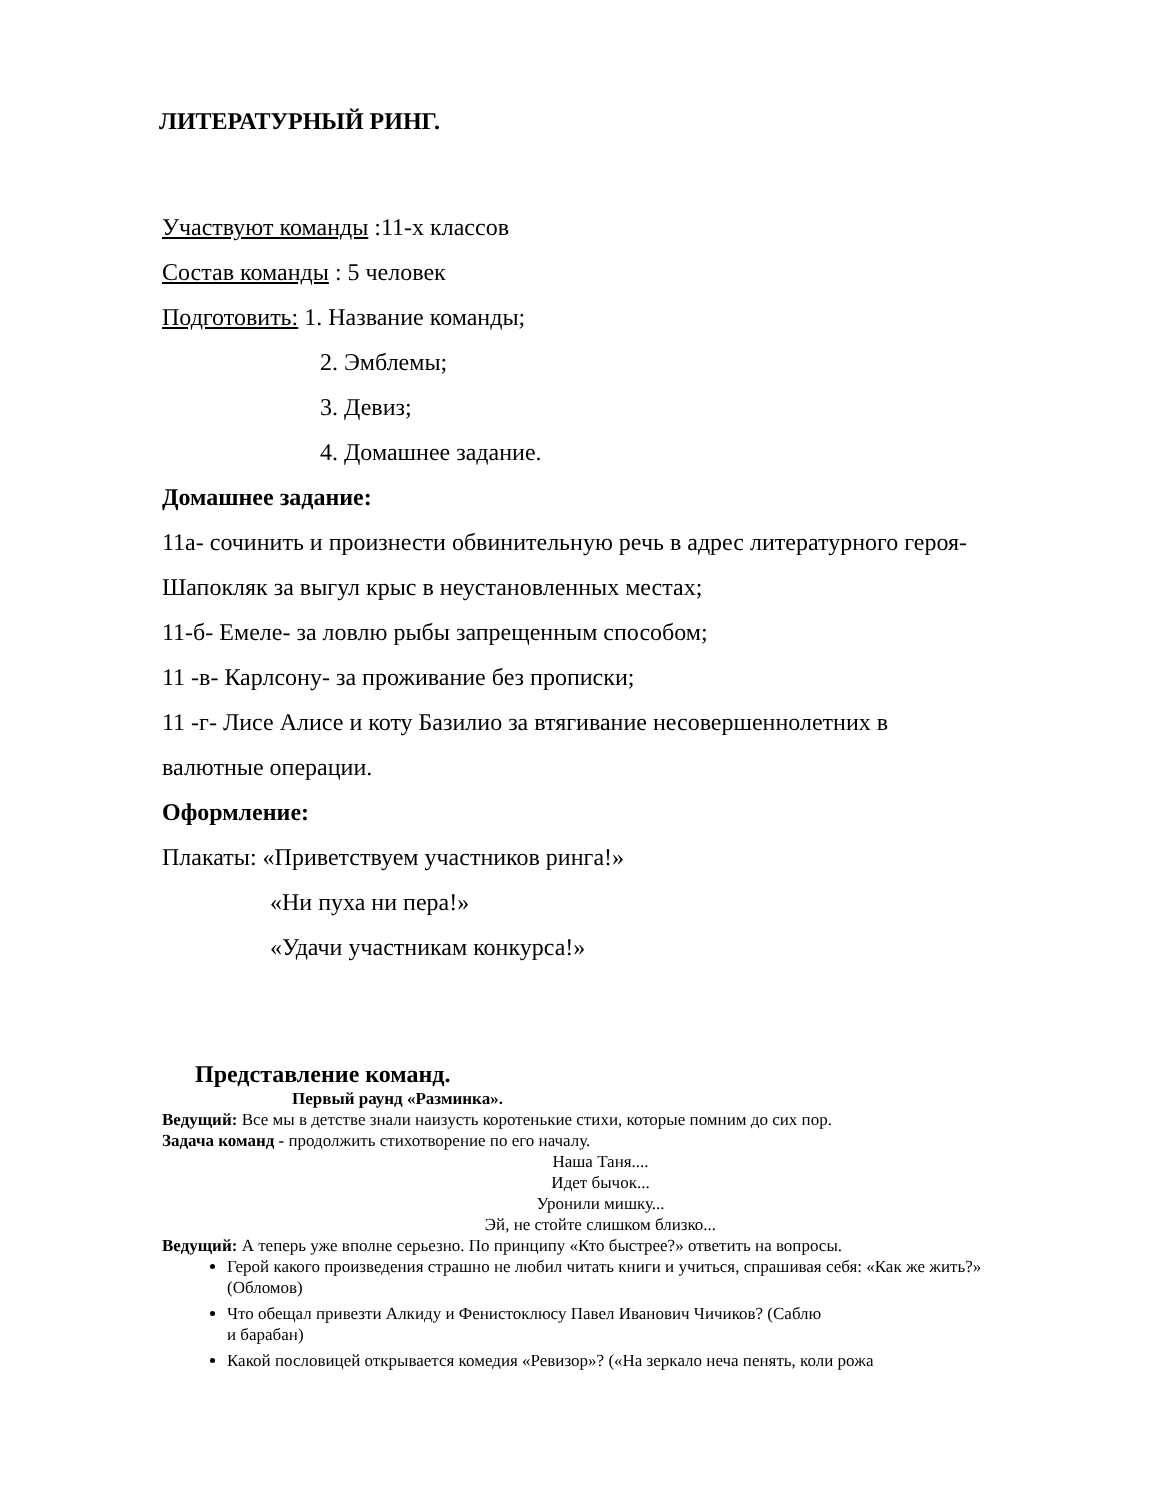ЛИТЕРАТУРНЫЙ РИНГ.
Участвуют команды :11-х классов
Состав команды : 5 человек
Подготовить: 1. Название команды;
2. Эмблемы;
3. Девиз;
4. Домашнее задание.
Домашнее задание:
11а- сочинить и произнести обвинительную речь в адрес литературного героя-
Шапокляк за выгул крыс в неустановленных местах;
11-б- Емеле- за ловлю рыбы запрещенным способом;
11 -в- Карлсону- за проживание без прописки;
11 -г- Лисе Алисе и коту Базилио за втягивание несовершеннолетних в
валютные операции.
Оформление:
Плакаты: «Приветствуем участников ринга!»
«Ни пуха ни пера!»
«Удачи участникам конкурса!»
Представление команд.
Первый раунд «Разминка».
Ведущий: Все мы в детстве знали наизусть коротенькие стихи, которые помним до сих пор.
Задача команд - продолжить стихотворение по его началу.
Наша Таня....
Идет бычок...
Уронили мишку...
Эй, не стойте слишком близко...
Ведущий: А теперь уже вполне серьезно. По принципу «Кто быстрее?» ответить на вопросы.
Герой какого произведения страшно не любил читать книги и учиться, спрашивая себя: «Как же жить?» (Обломов)
Что обещал привезти Алкиду и Фенистоклюсу Павел Иванович Чичиков? (Саблю
и барабан)
Какой пословицей открывается комедия «Ревизор»? («На зеркало неча пенять, коли рожа